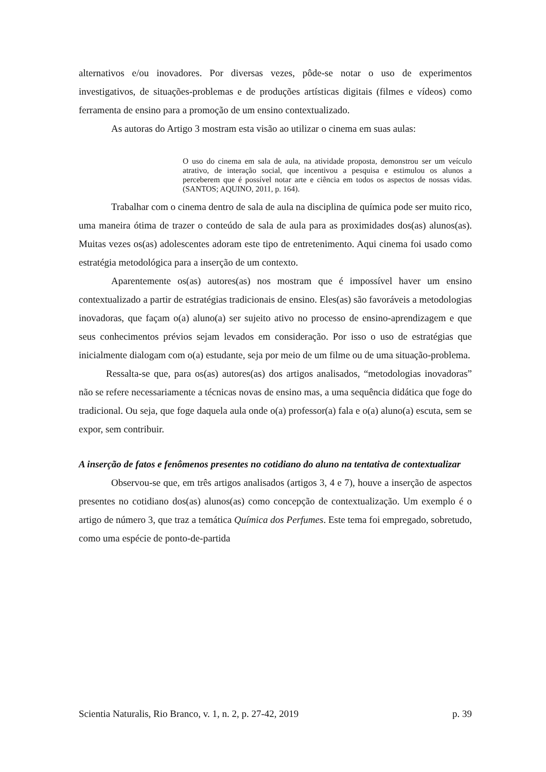alternativos e/ou inovadores. Por diversas vezes, pôde-se notar o uso de experimentos investigativos, de situações-problemas e de produções artísticas digitais (filmes e vídeos) como ferramenta de ensino para a promoção de um ensino contextualizado.
As autoras do Artigo 3 mostram esta visão ao utilizar o cinema em suas aulas:
O uso do cinema em sala de aula, na atividade proposta, demonstrou ser um veículo atrativo, de interação social, que incentivou a pesquisa e estimulou os alunos a perceberem que é possível notar arte e ciência em todos os aspectos de nossas vidas. (SANTOS; AQUINO, 2011, p. 164).
Trabalhar com o cinema dentro de sala de aula na disciplina de química pode ser muito rico, uma maneira ótima de trazer o conteúdo de sala de aula para as proximidades dos(as) alunos(as). Muitas vezes os(as) adolescentes adoram este tipo de entretenimento. Aqui cinema foi usado como estratégia metodológica para a inserção de um contexto.
Aparentemente os(as) autores(as) nos mostram que é impossível haver um ensino contextualizado a partir de estratégias tradicionais de ensino. Eles(as) são favoráveis a metodologias inovadoras, que façam o(a) aluno(a) ser sujeito ativo no processo de ensino-aprendizagem e que seus conhecimentos prévios sejam levados em consideração. Por isso o uso de estratégias que inicialmente dialogam com o(a) estudante, seja por meio de um filme ou de uma situação-problema.
Ressalta-se que, para os(as) autores(as) dos artigos analisados, “metodologias inovadoras” não se refere necessariamente a técnicas novas de ensino mas, a uma sequência didática que foge do tradicional. Ou seja, que foge daquela aula onde o(a) professor(a) fala e o(a) aluno(a) escuta, sem se expor, sem contribuir.
A inserção de fatos e fenômenos presentes no cotidiano do aluno na tentativa de contextualizar
Observou-se que, em três artigos analisados (artigos 3, 4 e 7), houve a inserção de aspectos presentes no cotidiano dos(as) alunos(as) como concepção de contextualização. Um exemplo é o artigo de número 3, que traz a temática Química dos Perfumes. Este tema foi empregado, sobretudo, como uma espécie de ponto-de-partida
Scientia Naturalis, Rio Branco, v. 1, n. 2, p. 27-42, 2019 p. 39